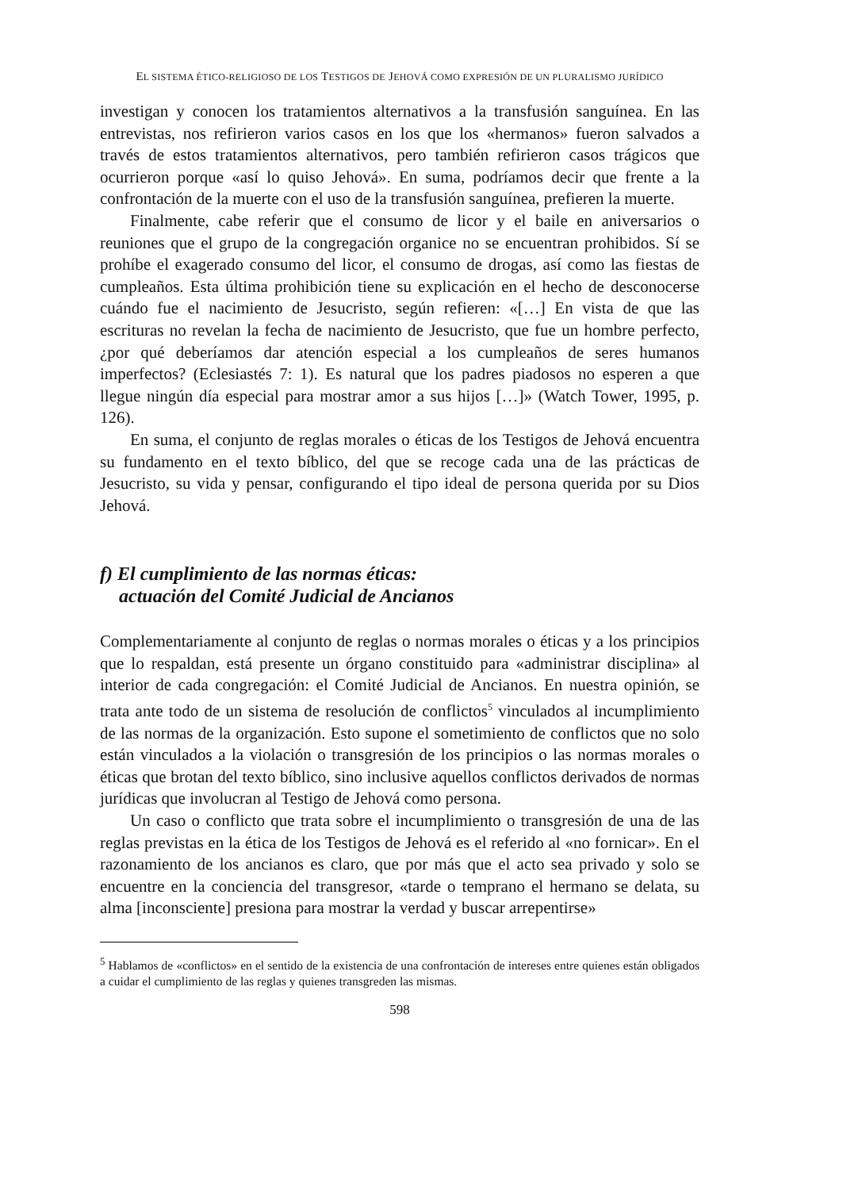EL SISTEMA ÉTICO-RELIGIOSO DE LOS TESTIGOS DE JEHOVÁ COMO EXPRESIÓN DE UN PLURALISMO JURÍDICO
investigan y conocen los tratamientos alternativos a la transfusión sanguínea. En las entrevistas, nos refirieron varios casos en los que los «hermanos» fueron salvados a través de estos tratamientos alternativos, pero también refirieron casos trágicos que ocurrieron porque «así lo quiso Jehová». En suma, podríamos decir que frente a la confrontación de la muerte con el uso de la transfusión sanguínea, prefieren la muerte.
Finalmente, cabe referir que el consumo de licor y el baile en aniversarios o reuniones que el grupo de la congregación organice no se encuentran prohibidos. Sí se prohíbe el exagerado consumo del licor, el consumo de drogas, así como las fiestas de cumpleaños. Esta última prohibición tiene su explicación en el hecho de desconocerse cuándo fue el nacimiento de Jesucristo, según refieren: «[…] En vista de que las escrituras no revelan la fecha de nacimiento de Jesucristo, que fue un hombre perfecto, ¿por qué deberíamos dar atención especial a los cumpleaños de seres humanos imperfectos? (Eclesiastés 7: 1). Es natural que los padres piadosos no esperen a que llegue ningún día especial para mostrar amor a sus hijos […]» (Watch Tower, 1995, p. 126).
En suma, el conjunto de reglas morales o éticas de los Testigos de Jehová encuentra su fundamento en el texto bíblico, del que se recoge cada una de las prácticas de Jesucristo, su vida y pensar, configurando el tipo ideal de persona querida por su Dios Jehová.
f) El cumplimiento de las normas éticas:
actuación del Comité Judicial de Ancianos
Complementariamente al conjunto de reglas o normas morales o éticas y a los principios que lo respaldan, está presente un órgano constituido para «administrar disciplina» al interior de cada congregación: el Comité Judicial de Ancianos. En nuestra opinión, se trata ante todo de un sistema de resolución de conflictos<sup>5</sup> vinculados al incumplimiento de las normas de la organización. Esto supone el sometimiento de conflictos que no solo están vinculados a la violación o transgresión de los principios o las normas morales o éticas que brotan del texto bíblico, sino inclusive aquellos conflictos derivados de normas jurídicas que involucran al Testigo de Jehová como persona.
Un caso o conflicto que trata sobre el incumplimiento o transgresión de una de las reglas previstas en la ética de los Testigos de Jehová es el referido al «no fornicar». En el razonamiento de los ancianos es claro, que por más que el acto sea privado y solo se encuentre en la conciencia del transgresor, «tarde o temprano el hermano se delata, su alma [inconsciente] presiona para mostrar la verdad y buscar arrepentirse»
<sup>5</sup> Hablamos de «conflictos» en el sentido de la existencia de una confrontación de intereses entre quienes están obligados a cuidar el cumplimiento de las reglas y quienes transgreden las mismas.
598